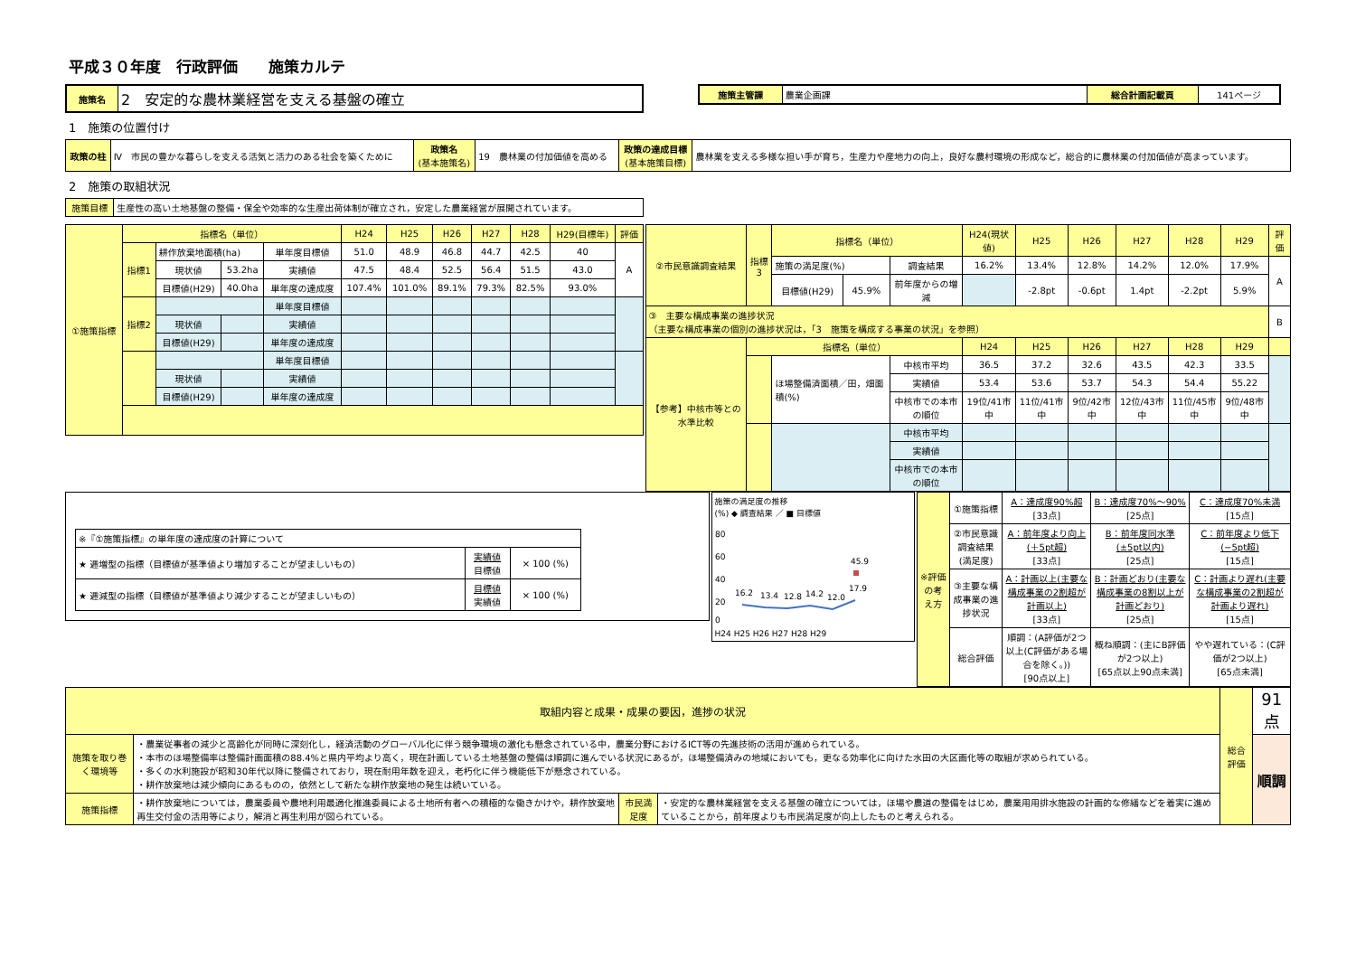平成３０年度　行政評価　　施策カルテ
| 施策名 | 2 安定的な農林業経営を支える基盤の確立 |
| 施策主管課 | 農業企画課 | 総合計画記載頁 | 141ページ |
1　施策の位置付け
| 政策の柱 | Ⅳ 市民の豊かな暮らしを支える活気と活力のある社会を築くために | 政策名 (基本施策名) | 19 農林業の付加価値を高める | 政策の達成目標 (基本施策目標) | 農林業を支える多様な担い手が育ち，生産力や産地力の向上，良好な農村環境の形成など，総合的に農林業の付加価値が高まっています。 |
2　施策の取組状況
| 施策目標 | 生産性の高い土地基盤の整備・保全や効率的な生産出荷体制が確立され，安定した農業経営が展開されています。 |
| ①施策指標 | 指標名（単位） | | | | H24 | H25 | H26 | H27 | H28 | H29(目標年) | 評価 |
| | 指標1 | 耕作放棄地面積(ha) | | 単年度目標値 | 51.0 | 48.9 | 46.8 | 44.7 | 42.5 | 40 | A |
| | | 現状値 | 53.2ha | 実績値 | 47.5 | 48.4 | 52.5 | 56.4 | 51.5 | 43.0 | |
| | | 目標値(H29) | 40.0ha | 単年度の達成度 | 107.4% | 101.0% | 89.1% | 79.3% | 82.5% | 93.0% | |
| | 指標2 | | | 単年度目標値 | | | | | | | |
| | | 現状値 | | 実績値 | | | | | | | |
| | | 目標値(H29) | | 単年度の達成度 | | | | | | | |
| | | | | 単年度目標値 | | | | | | | |
| | | 現状値 | | 実績値 | | | | | | | |
| | | 目標値(H29) | | 単年度の達成度 | | | | | | | |
| ②市民意識調査結果 | 指標3 | 指標名（単位） | | | H24(現状値) | H25 | H26 | H27 | H28 | H29 | 評価 |
| | | 施策の満足度(%) | | 調査結果 | 16.2% | 13.4% | 12.8% | 14.2% | 12.0% | 17.9% | A |
| | | 目標値(H29) | 45.9% | 前年度からの増減 | | -2.8pt | -0.6pt | 1.4pt | -2.2pt | 5.9% | |
| ③ 主要な構成事業の進捗状況 （主要な構成事業の個別の進捗状況は，「3 施策を構成する事業の状況」を参照） | | | | | | | | | | | B |
| 【参考】中核市等との水準比較 | 指標名（単位） | | | | H24 | H25 | H26 | H27 | H28 | H29 | |
| | | ほ場整備済面積／田，畑面積(%) | | 中核市平均 | 36.5 | 37.2 | 32.6 | 43.5 | 42.3 | 33.5 | |
| | | | | 実績値 | 53.4 | 53.6 | 53.7 | 54.3 | 54.4 | 55.22 | |
| | | | | 中核市での本市の順位 | 19位/41市中 | 11位/41市中 | 9位/42市中 | 12位/43市中 | 11位/45市中 | 9位/48市中 | |
| | | | | 中核市平均 | | | | | | | |
| | | | | 実績値 | | | | | | | |
| | | | | 中核市での本市の順位 | | | | | | | |
| ※『①施策指標』の単年度の達成度の計算について | | |
| ★ 逓増型の指標（目標値が基準値より増加することが望ましいもの） | 実績値 目標値 | × 100 (%) |
| ★ 逓減型の指標（目標値が基準値より減少することが望ましいもの） | 目標値 実績値 | × 100 (%) |
施策の満足度の推移
(%) ◆ 調査結果 ／ ■ 目標値
45.9
16.2
13.4
12.8
14.2
12.0
17.9
80
60
40
20
0
H24 H25 H26 H27 H28 H29
| ※評価の考え方 | ①施策指標 | A：達成度90%超 [33点] | B：達成度70%～90% [25点] | C：達成度70%未満 [15点] |
| | ②市民意識調査結果(満足度) | A：前年度より向上(＋5pt超) [33点] | B：前年度同水準(±5pt以内) [25点] | C：前年度より低下(−5pt超) [15点] |
| | ③主要な構成事業の進捗状況 | A：計画以上(主要な構成事業の2割超が計画以上) [33点] | B：計画どおり(主要な構成事業の8割以上が計画どおり) [25点] | C：計画より遅れ(主要な構成事業の2割超が計画より遅れ) [15点] |
| | 総合評価 | 順調：(A評価が2つ以上(C評価がある場合を除く。)) [90点以上] | 概ね順調：(主にB評価が2つ以上) [65点以上90点未満] | やや遅れている：(C評価が2つ以上) [65点未満] |
| 取組内容と成果・成果の要因，進捗の状況 | | | | 総合評価 | 91点 |
| 施策を取り巻く環境等 | ・農業従事者の減少と高齢化が同時に深刻化し，経済活動のグローバル化に伴う競争環境の激化も懸念されている中，農業分野におけるICT等の先進技術の活用が進められている。 ・本市のほ場整備率は整備計画面積の88.4%と県内平均より高く，現在計画している土地基盤の整備は順調に進んでいる状況にあるが，ほ場整備済みの地域においても，更なる効率化に向けた水田の大区画化等の取組が求められている。 ・多くの水利施設が昭和30年代以降に整備されており，現在耐用年数を迎え，老朽化に伴う機能低下が懸念されている。 ・耕作放棄地は減少傾向にあるものの，依然として新たな耕作放棄地の発生は続いている。 | | | | 順調 |
| 施策指標 | ・耕作放棄地については，農業委員や農地利用最適化推進委員による土地所有者への積極的な働きかけや，耕作放棄地再生交付金の活用等により，解消と再生利用が図られている。 | 市民満足度 | ・安定的な農林業経営を支える基盤の確立については，ほ場や農道の整備をはじめ，農業用用排水施設の計画的な修繕などを着実に進めていることから，前年度よりも市民満足度が向上したものと考えられる。 | | |